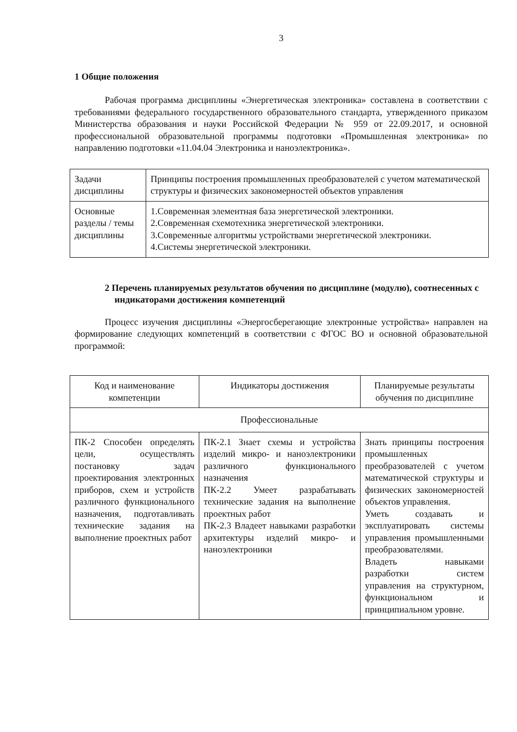3
1 Общие положения
Рабочая программа дисциплины «Энергетическая электроника» составлена в соответствии с требованиями федерального государственного образовательного стандарта, утвержденного приказом Министерства образования и науки Российской Федерации № 959 от 22.09.2017, и основной профессиональной образовательной программы подготовки «Промышленная электроника» по направлению подготовки «11.04.04 Электроника и наноэлектроника».
| Задачи дисциплины | Принципы построения промышленных преобразователей с учетом математической структуры и физических закономерностей объектов управления |
| Основные разделы / темы дисциплины | 1.Современная элементная база энергетической электроники. 2.Современная схемотехника энергетической электроники. 3.Современные алгоритмы устройствами энергетической электроники. 4.Системы энергетической электроники. |
2 Перечень планируемых результатов обучения по дисциплине (модулю), соотнесенных с индикаторами достижения компетенций
Процесс изучения дисциплины «Энергосберегающие электронные устройства» направлен на формирование следующих компетенций в соответствии с ФГОС ВО и основной образовательной программой:
| Код и наименование компетенции | Индикаторы достижения | Планируемые результаты обучения по дисциплине |
| Профессиональные | | |
| ПК-2 Способен определять цели, осуществлять постановку задач проектирования электронных приборов, схем и устройств различного функционального назначения, подготавливать технические задания на выполнение проектных работ | ПК-2.1 Знает схемы и устройства изделий микро- и наноэлектроники различного функционального назначения ПК-2.2 Умеет разрабатывать технические задания на выполнение проектных работ ПК-2.3 Владеет навыками разработки архитектуры изделий микро- и наноэлектроники | Знать принципы построения промышленных преобразователей с учетом математической структуры и физических закономерностей объектов управления. Уметь создавать и эксплуатировать системы управления промышленными преобразователями. Владеть навыками разработки систем управления на структурном, функциональном и принципиальном уровне. |